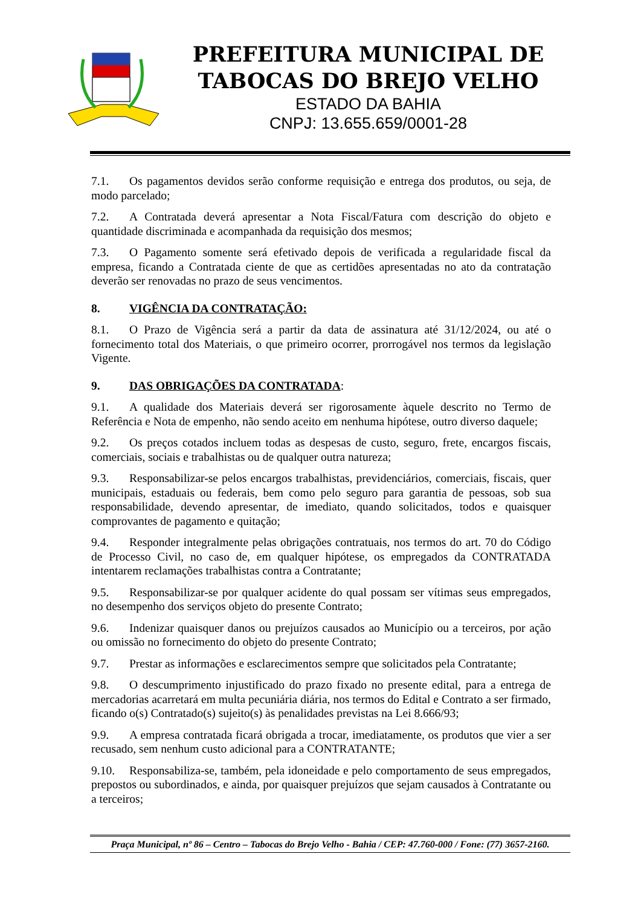PREFEITURA MUNICIPAL DE
TABOCAS DO BREJO VELHO
ESTADO DA BAHIA
CNPJ: 13.655.659/0001-28
7.1. Os pagamentos devidos serão conforme requisição e entrega dos produtos, ou seja, de modo parcelado;
7.2. A Contratada deverá apresentar a Nota Fiscal/Fatura com descrição do objeto e quantidade discriminada e acompanhada da requisição dos mesmos;
7.3. O Pagamento somente será efetivado depois de verificada a regularidade fiscal da empresa, ficando a Contratada ciente de que as certidões apresentadas no ato da contratação deverão ser renovadas no prazo de seus vencimentos.
8. VIGÊNCIA DA CONTRATAÇÃO:
8.1. O Prazo de Vigência será a partir da data de assinatura até 31/12/2024, ou até o fornecimento total dos Materiais, o que primeiro ocorrer, prorrogável nos termos da legislação Vigente.
9. DAS OBRIGAÇÕES DA CONTRATADA:
9.1. A qualidade dos Materiais deverá ser rigorosamente àquele descrito no Termo de Referência e Nota de empenho, não sendo aceito em nenhuma hipótese, outro diverso daquele;
9.2. Os preços cotados incluem todas as despesas de custo, seguro, frete, encargos fiscais, comerciais, sociais e trabalhistas ou de qualquer outra natureza;
9.3. Responsabilizar-se pelos encargos trabalhistas, previdenciários, comerciais, fiscais, quer municipais, estaduais ou federais, bem como pelo seguro para garantia de pessoas, sob sua responsabilidade, devendo apresentar, de imediato, quando solicitados, todos e quaisquer comprovantes de pagamento e quitação;
9.4. Responder integralmente pelas obrigações contratuais, nos termos do art. 70 do Código de Processo Civil, no caso de, em qualquer hipótese, os empregados da CONTRATADA intentarem reclamações trabalhistas contra a Contratante;
9.5. Responsabilizar-se por qualquer acidente do qual possam ser vítimas seus empregados, no desempenho dos serviços objeto do presente Contrato;
9.6. Indenizar quaisquer danos ou prejuízos causados ao Município ou a terceiros, por ação ou omissão no fornecimento do objeto do presente Contrato;
9.7. Prestar as informações e esclarecimentos sempre que solicitados pela Contratante;
9.8. O descumprimento injustificado do prazo fixado no presente edital, para a entrega de mercadorias acarretará em multa pecuniária diária, nos termos do Edital e Contrato a ser firmado, ficando o(s) Contratado(s) sujeito(s) às penalidades previstas na Lei 8.666/93;
9.9. A empresa contratada ficará obrigada a trocar, imediatamente, os produtos que vier a ser recusado, sem nenhum custo adicional para a CONTRATANTE;
9.10. Responsabiliza-se, também, pela idoneidade e pelo comportamento de seus empregados, prepostos ou subordinados, e ainda, por quaisquer prejuízos que sejam causados à Contratante ou a terceiros;
Praça Municipal, nº 86 – Centro – Tabocas do Brejo Velho - Bahia / CEP: 47.760-000 / Fone: (77) 3657-2160.